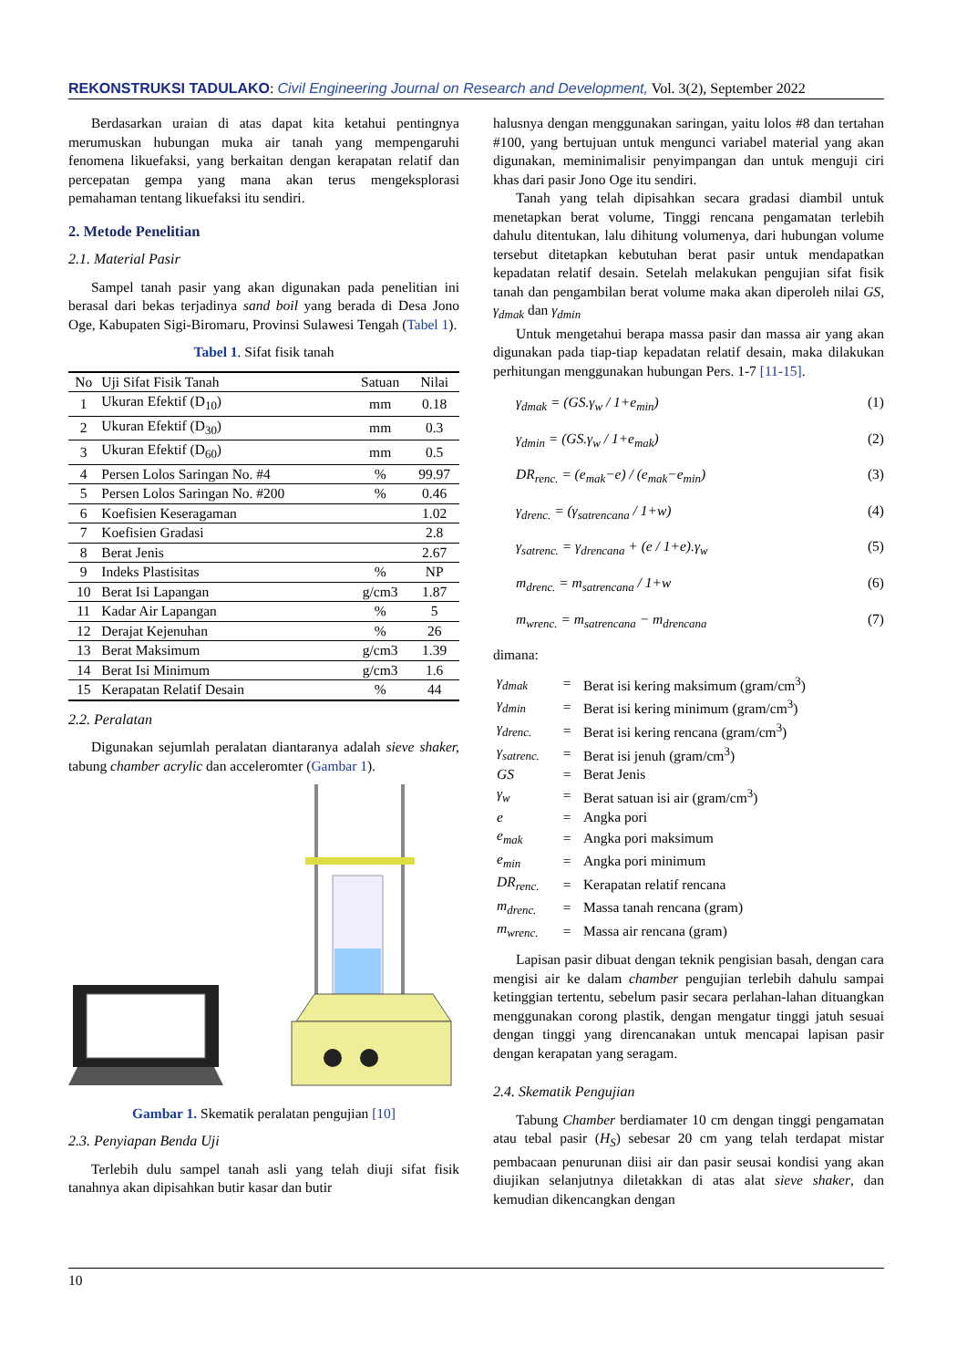REKONSTRUKSI TADULAKO: Civil Engineering Journal on Research and Development, Vol. 3(2), September 2022
Berdasarkan uraian di atas dapat kita ketahui pentingnya merumuskan hubungan muka air tanah yang mempengaruhi fenomena likuefaksi, yang berkaitan dengan kerapatan relatif dan percepatan gempa yang mana akan terus mengeksplorasi pemahaman tentang likuefaksi itu sendiri.
2. Metode Penelitian
2.1. Material Pasir
Sampel tanah pasir yang akan digunakan pada penelitian ini berasal dari bekas terjadinya sand boil yang berada di Desa Jono Oge, Kabupaten Sigi-Biromaru, Provinsi Sulawesi Tengah (Tabel 1).
Tabel 1. Sifat fisik tanah
| No | Uji Sifat Fisik Tanah | Satuan | Nilai |
| --- | --- | --- | --- |
| 1 | Ukuran Efektif (D<sub>10</sub>) | mm | 0.18 |
| 2 | Ukuran Efektif (D<sub>30</sub>) | mm | 0.3 |
| 3 | Ukuran Efektif (D<sub>60</sub>) | mm | 0.5 |
| 4 | Persen Lolos Saringan No. #4 | % | 99.97 |
| 5 | Persen Lolos Saringan No. #200 | % | 0.46 |
| 6 | Koefisien Keseragaman | | 1.02 |
| 7 | Koefisien Gradasi | | 2.8 |
| 8 | Berat Jenis | | 2.67 |
| 9 | Indeks Plastisitas | % | NP |
| 10 | Berat Isi Lapangan | g/cm3 | 1.87 |
| 11 | Kadar Air Lapangan | % | 5 |
| 12 | Derajat Kejenuhan | % | 26 |
| 13 | Berat Maksimum | g/cm3 | 1.39 |
| 14 | Berat Isi Minimum | g/cm3 | 1.6 |
| 15 | Kerapatan Relatif Desain | % | 44 |
2.2. Peralatan
Digunakan sejumlah peralatan diantaranya adalah sieve shaker, tabung chamber acrylic dan acceleromter (Gambar 1).
Gambar 1. Skematik peralatan pengujian [10]
2.3. Penyiapan Benda Uji
Terlebih dulu sampel tanah asli yang telah diuji sifat fisik tanahnya akan dipisahkan butir kasar dan butir
halusnya dengan menggunakan saringan, yaitu lolos #8 dan tertahan #100, yang bertujuan untuk mengunci variabel material yang akan digunakan, meminimalisir penyimpangan dan untuk menguji ciri khas dari pasir Jono Oge itu sendiri.
Tanah yang telah dipisahkan secara gradasi diambil untuk menetapkan berat volume, Tinggi rencana pengamatan terlebih dahulu ditentukan, lalu dihitung volumenya, dari hubungan volume tersebut ditetapkan kebutuhan berat pasir untuk mendapatkan kepadatan relatif desain. Setelah melakukan pengujian sifat fisik tanah dan pengambilan berat volume maka akan diperoleh nilai GS, γ<sub>dmak</sub> dan γ<sub>dmin</sub>
Untuk mengetahui berapa massa pasir dan massa air yang akan digunakan pada tiap-tiap kepadatan relatif desain, maka dilakukan perhitungan menggunakan hubungan Pers. 1-7 [11-15].
γ<sub>dmak</sub> = (GS.γ<sub>w</sub> / 1+e<sub>min</sub>) (1)
γ<sub>dmin</sub> = (GS.γ<sub>w</sub> / 1+e<sub>mak</sub>) (2)
DR<sub>renc.</sub> = (e<sub>mak</sub>−e) / (e<sub>mak</sub>−e<sub>min</sub>) (3)
γ<sub>drenc.</sub> = (γ<sub>satrencana</sub> / 1+w) (4)
γ<sub>satrenc.</sub> = γ<sub>drencana</sub> + (e / 1+e).γ<sub>w</sub> (5)
m<sub>drenc.</sub> = m<sub>satrencana</sub> / 1+w (6)
m<sub>wrenc.</sub> = m<sub>satrencana</sub> − m<sub>drencana</sub> (7)
dimana:
| γ<sub>dmak</sub> | = | Berat isi kering maksimum (gram/cm<sup>3</sup>) |
| γ<sub>dmin</sub> | = | Berat isi kering minimum (gram/cm<sup>3</sup>) |
| γ<sub>drenc.</sub> | = | Berat isi kering rencana (gram/cm<sup>3</sup>) |
| γ<sub>satrenc.</sub> | = | Berat isi jenuh (gram/cm<sup>3</sup>) |
| GS | = | Berat Jenis |
| γ<sub>w</sub> | = | Berat satuan isi air (gram/cm<sup>3</sup>) |
| e | = | Angka pori |
| e<sub>mak</sub> | = | Angka pori maksimum |
| e<sub>min</sub> | = | Angka pori minimum |
| DR<sub>renc.</sub> | = | Kerapatan relatif rencana |
| m<sub>drenc.</sub> | = | Massa tanah rencana (gram) |
| m<sub>wrenc.</sub> | = | Massa air rencana (gram) |
Lapisan pasir dibuat dengan teknik pengisian basah, dengan cara mengisi air ke dalam chamber pengujian terlebih dahulu sampai ketinggian tertentu, sebelum pasir secara perlahan-lahan dituangkan menggunakan corong plastik, dengan mengatur tinggi jatuh sesuai dengan tinggi yang direncanakan untuk mencapai lapisan pasir dengan kerapatan yang seragam.
2.4. Skematik Pengujian
Tabung Chamber berdiamater 10 cm dengan tinggi pengamatan atau tebal pasir (H<sub>S</sub>) sebesar 20 cm yang telah terdapat mistar pembacaan penurunan diisi air dan pasir seusai kondisi yang akan diujikan selanjutnya diletakkan di atas alat sieve shaker, dan kemudian dikencangkan dengan
10